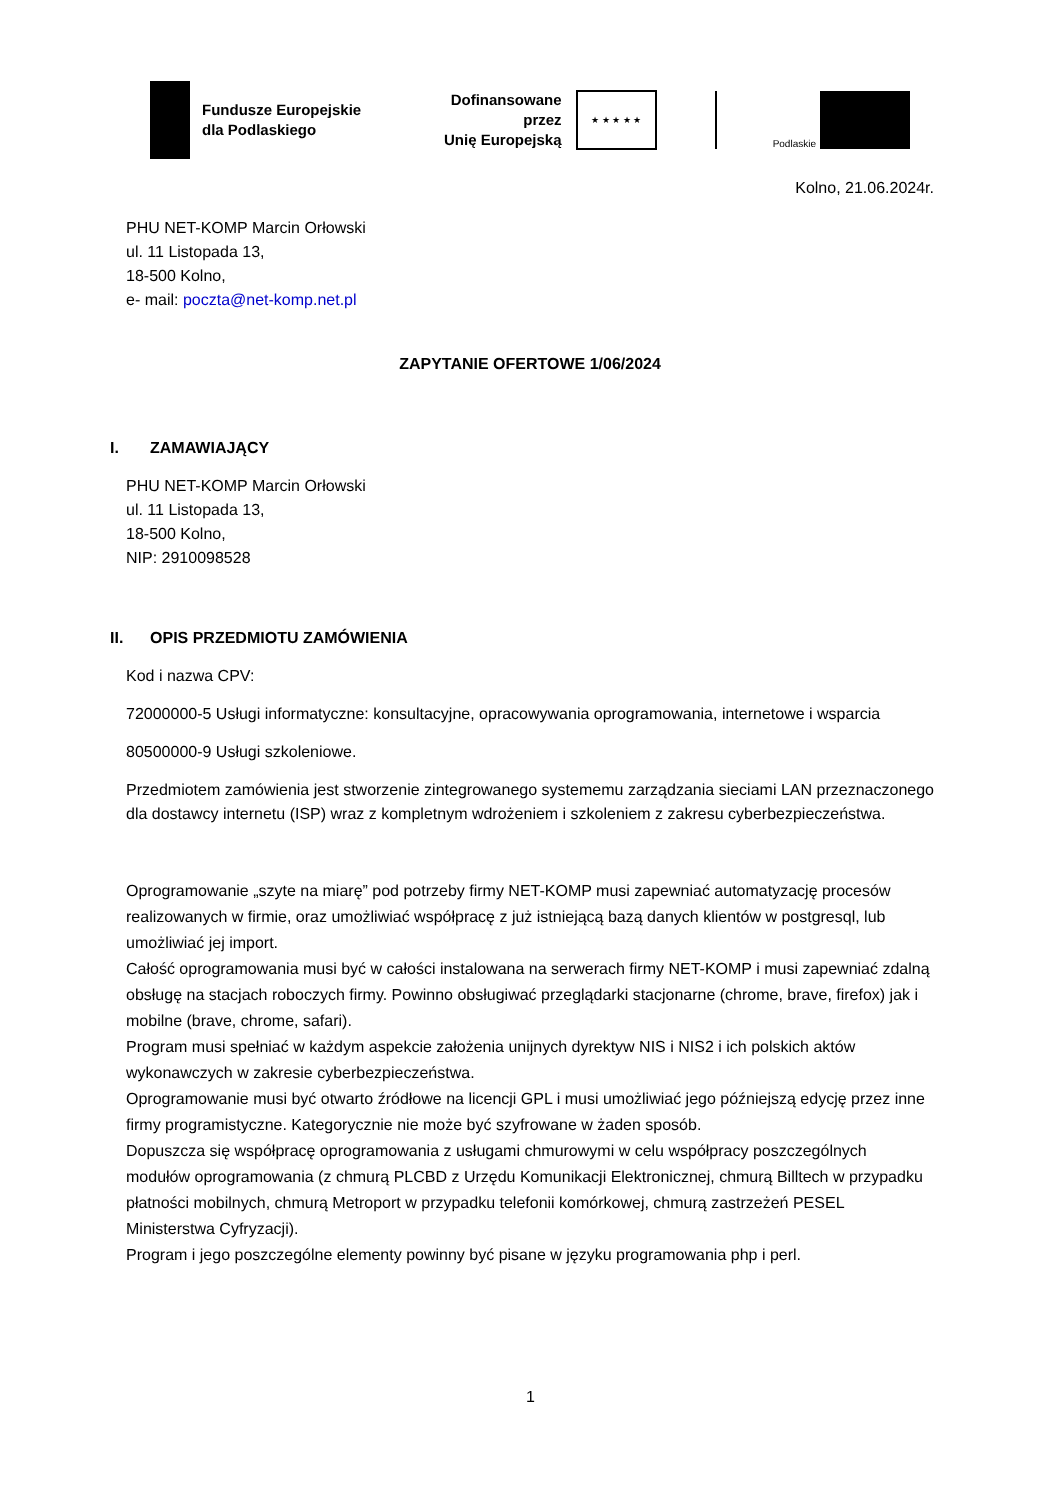Fundusze Europejskie
dla Podlaskiego
Dofinansowane przez
Unię Europejską
★ ★ ★ ★ ★
Podlaskie
Kolno, 21.06.2024r.
PHU NET-KOMP Marcin Orłowski
ul. 11 Listopada 13,
18-500 Kolno,
e- mail: poczta@net-komp.net.pl
ZAPYTANIE OFERTOWE 1/06/2024
I. ZAMAWIAJĄCY
PHU NET-KOMP Marcin Orłowski
ul. 11 Listopada 13,
18-500 Kolno,
NIP: 2910098528
II. OPIS PRZEDMIOTU ZAMÓWIENIA
Kod i nazwa CPV:
72000000-5 Usługi informatyczne: konsultacyjne, opracowywania oprogramowania, internetowe i wsparcia
80500000-9 Usługi szkoleniowe.
Przedmiotem zamówienia jest stworzenie zintegrowanego systememu zarządzania sieciami LAN przeznaczonego dla dostawcy internetu (ISP) wraz z kompletnym wdrożeniem i szkoleniem z zakresu cyberbezpieczeństwa.
Oprogramowanie „szyte na miarę” pod potrzeby firmy NET-KOMP musi zapewniać automatyzację procesów realizowanych w firmie, oraz umożliwiać współpracę z już istniejącą bazą danych klientów w postgresql, lub umożliwiać jej import.
Całość oprogramowania musi być w całości instalowana na serwerach firmy NET-KOMP i musi zapewniać zdalną obsługę na stacjach roboczych firmy. Powinno obsługiwać przeglądarki stacjonarne (chrome, brave, firefox) jak i mobilne (brave, chrome, safari).
Program musi spełniać w każdym aspekcie założenia unijnych dyrektyw NIS i NIS2 i ich polskich aktów wykonawczych w zakresie cyberbezpieczeństwa.
Oprogramowanie musi być otwarto źródłowe na licencji GPL i musi umożliwiać jego późniejszą edycję przez inne firmy programistyczne. Kategorycznie nie może być szyfrowane w żaden sposób.
Dopuszcza się współpracę oprogramowania z usługami chmurowymi w celu współpracy poszczególnych modułów oprogramowania (z chmurą PLCBD z Urzędu Komunikacji Elektronicznej, chmurą Billtech w przypadku płatności mobilnych, chmurą Metroport w przypadku telefonii komórkowej, chmurą zastrzeżeń PESEL Ministerstwa Cyfryzacji).
Program i jego poszczególne elementy powinny być pisane w języku programowania php i perl.
1